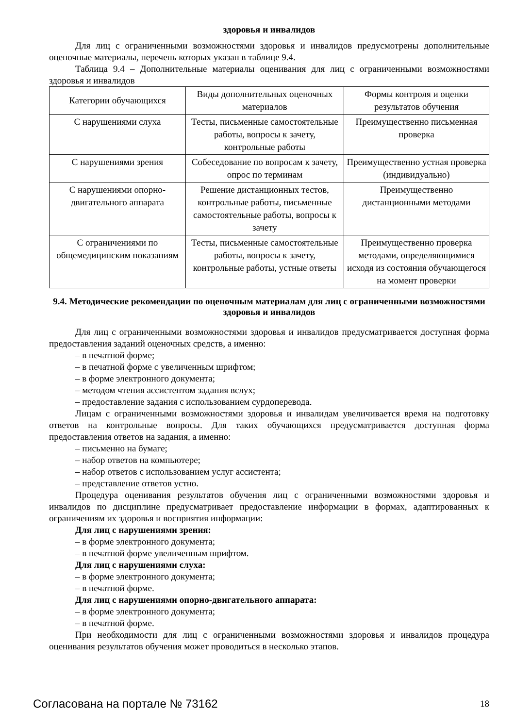здоровья и инвалидов
Для лиц с ограниченными возможностями здоровья и инвалидов предусмотрены дополнительные оценочные материалы, перечень которых указан в таблице 9.4.
Таблица 9.4 – Дополнительные материалы оценивания для лиц с ограниченными возможностями здоровья и инвалидов
| Категории обучающихся | Виды дополнительных оценочных материалов | Формы контроля и оценки результатов обучения |
| С нарушениями слуха | Тесты, письменные самостоятельные работы, вопросы к зачету, контрольные работы | Преимущественно письменная проверка |
| С нарушениями зрения | Собеседование по вопросам к зачету, опрос по терминам | Преимущественно устная проверка (индивидуально) |
| С нарушениями опорно-двигательного аппарата | Решение дистанционных тестов, контрольные работы, письменные самостоятельные работы, вопросы к зачету | Преимущественно дистанционными методами |
| С ограничениями по общемедицинским показаниям | Тесты, письменные самостоятельные работы, вопросы к зачету, контрольные работы, устные ответы | Преимущественно проверка методами, определяющимися исходя из состояния обучающегося на момент проверки |
9.4. Методические рекомендации по оценочным материалам для лиц с ограниченными возможностями здоровья и инвалидов
Для лиц с ограниченными возможностями здоровья и инвалидов предусматривается доступная форма предоставления заданий оценочных средств, а именно:
– в печатной форме;
– в печатной форме с увеличенным шрифтом;
– в форме электронного документа;
– методом чтения ассистентом задания вслух;
– предоставление задания с использованием сурдоперевода.
Лицам с ограниченными возможностями здоровья и инвалидам увеличивается время на подготовку ответов на контрольные вопросы. Для таких обучающихся предусматривается доступная форма предоставления ответов на задания, а именно:
– письменно на бумаге;
– набор ответов на компьютере;
– набор ответов с использованием услуг ассистента;
– представление ответов устно.
Процедура оценивания результатов обучения лиц с ограниченными возможностями здоровья и инвалидов по дисциплине предусматривает предоставление информации в формах, адаптированных к ограничениям их здоровья и восприятия информации:
Для лиц с нарушениями зрения:
– в форме электронного документа;
– в печатной форме увеличенным шрифтом.
Для лиц с нарушениями слуха:
– в форме электронного документа;
– в печатной форме.
Для лиц с нарушениями опорно-двигательного аппарата:
– в форме электронного документа;
– в печатной форме.
При необходимости для лиц с ограниченными возможностями здоровья и инвалидов процедура оценивания результатов обучения может проводиться в несколько этапов.
Согласована на портале № 73162 18